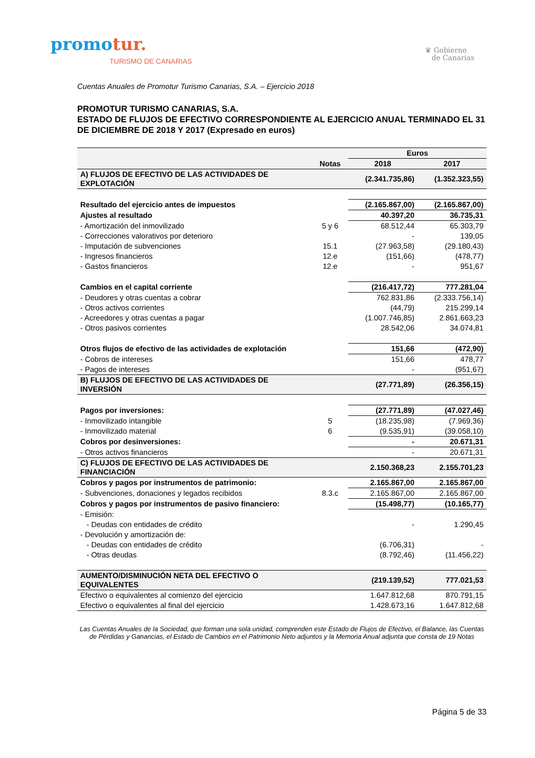promotur.
TURISMO DE CANARIAS
♛ Gobierno
de Canarias
Cuentas Anuales de Promotur Turismo Canarias, S.A. – Ejercicio 2018
PROMOTUR TURISMO CANARIAS, S.A.
ESTADO DE FLUJOS DE EFECTIVO CORRESPONDIENTE AL EJERCICIO ANUAL TERMINADO EL 31 DE DICIEMBRE DE 2018 Y 2017 (Expresado en euros)
| | | Euros | |
| --- | --- | --- | --- |
| | Notas | 2018 | 2017 |
| A) FLUJOS DE EFECTIVO DE LAS ACTIVIDADES DE EXPLOTACIÓN | | (2.341.735,86) | (1.352.323,55) |
| Resultado del ejercicio antes de impuestos | | (2.165.867,00) | (2.165.867,00) |
| Ajustes al resultado | | 40.397,20 | 36.735,31 |
| - Amortización del inmovilizado | 5 y 6 | 68.512,44 | 65.303,79 |
| - Correcciones valorativos por deterioro | | - | 139,05 |
| - Imputación de subvenciones | 15.1 | (27.963,58) | (29.180,43) |
| - Ingresos financieros | 12.e | (151,66) | (478,77) |
| - Gastos financieros | 12.e | - | 951,67 |
| Cambios en el capital corriente | | (216.417,72) | 777.281,04 |
| - Deudores y otras cuentas a cobrar | | 762.831,86 | (2.333.756,14) |
| - Otros activos corrientes | | (44,79) | 215.299,14 |
| - Acreedores y otras cuentas a pagar | | (1.007.746,85) | 2.861.663,23 |
| - Otros pasivos corrientes | | 28.542,06 | 34.074,81 |
| Otros flujos de efectivo de las actividades de explotación | | 151,66 | (472,90) |
| - Cobros de intereses | | 151,66 | 478,77 |
| - Pagos de intereses | | - | (951,67) |
| B) FLUJOS DE EFECTIVO DE LAS ACTIVIDADES DE INVERSIÓN | | (27.771,89) | (26.356,15) |
| Pagos por inversiones: | | (27.771,89) | (47.027,46) |
| - Inmovilizado intangible | 5 | (18.235,98) | (7.969,36) |
| - Inmovilizado material | 6 | (9.535,91) | (39.058,10) |
| Cobros por desinversiones: | | - | 20.671,31 |
| - Otros activos financieros | | - | 20.671,31 |
| C) FLUJOS DE EFECTIVO DE LAS ACTIVIDADES DE FINANCIACIÓN | | 2.150.368,23 | 2.155.701,23 |
| Cobros y pagos por instrumentos de patrimonio: | | 2.165.867,00 | 2.165.867,00 |
| - Subvenciones, donaciones y legados recibidos | 8.3.c | 2.165.867,00 | 2.165.867,00 |
| Cobros y pagos por instrumentos de pasivo financiero: | | (15.498,77) | (10.165,77) |
| - Emisión: | | | |
| - Deudas con entidades de crédito | | - | 1.290,45 |
| - Devolución y amortización de: | | | |
| - Deudas con entidades de crédito | | (6.706,31) | - |
| - Otras deudas | | (8.792,46) | (11.456,22) |
| AUMENTO/DISMINUCIÓN NETA DEL EFECTIVO O EQUIVALENTES | | (219.139,52) | 777.021,53 |
| Efectivo o equivalentes al comienzo del ejercicio | | 1.647.812,68 | 870.791,15 |
| Efectivo o equivalentes al final del ejercicio | | 1.428.673,16 | 1.647.812,68 |
Las Cuentas Anuales de la Sociedad, que forman una sola unidad, comprenden este Estado de Flujos de Efectivo, el Balance, las Cuentas de Pérdidas y Ganancias, el Estado de Cambios en el Patrimonio Neto adjuntos y la Memoria Anual adjunta que consta de 19 Notas
Página 5 de 33